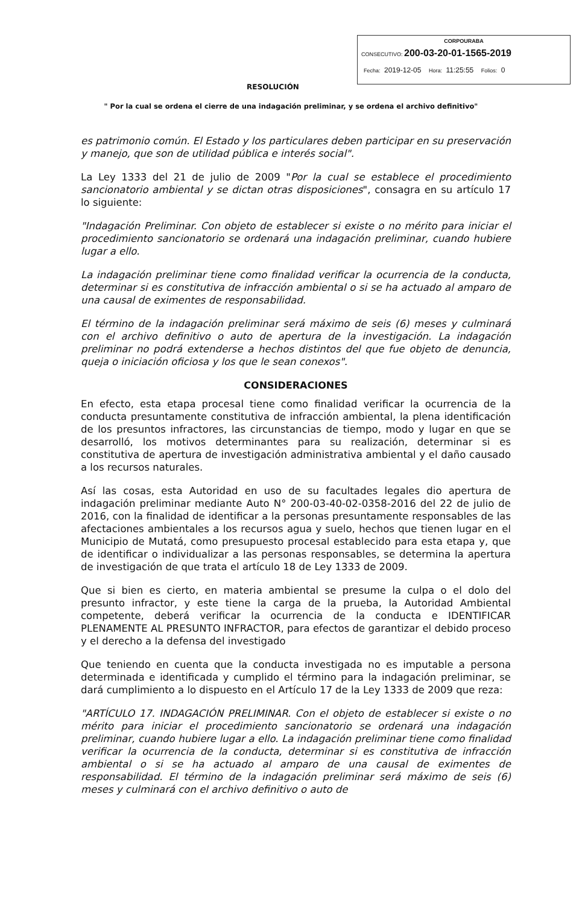CORPOURABA
CONSECUTIVO: 200-03-20-01-1565-2019
Fecha: 2019-12-05 Hora: 11:25:55 Folios: 0
RESOLUCIÓN
" Por la cual se ordena el cierre de una indagación preliminar, y se ordena el archivo definitivo"
es patrimonio común. El Estado y los particulares deben participar en su preservación y manejo, que son de utilidad pública e interés social".
La Ley 1333 del 21 de julio de 2009 "Por la cual se establece el procedimiento sancionatorio ambiental y se dictan otras disposiciones", consagra en su artículo 17 lo siguiente:
"Indagación Preliminar. Con objeto de establecer si existe o no mérito para iniciar el procedimiento sancionatorio se ordenará una indagación preliminar, cuando hubiere lugar a ello.
La indagación preliminar tiene como finalidad verificar la ocurrencia de la conducta, determinar si es constitutiva de infracción ambiental o si se ha actuado al amparo de una causal de eximentes de responsabilidad.
El término de la indagación preliminar será máximo de seis (6) meses y culminará con el archivo definitivo o auto de apertura de la investigación. La indagación preliminar no podrá extenderse a hechos distintos del que fue objeto de denuncia, queja o iniciación oficiosa y los que le sean conexos".
CONSIDERACIONES
En efecto, esta etapa procesal tiene como finalidad verificar la ocurrencia de la conducta presuntamente constitutiva de infracción ambiental, la plena identificación de los presuntos infractores, las circunstancias de tiempo, modo y lugar en que se desarrolló, los motivos determinantes para su realización, determinar si es constitutiva de apertura de investigación administrativa ambiental y el daño causado a los recursos naturales.
Así las cosas, esta Autoridad en uso de su facultades legales dio apertura de indagación preliminar mediante Auto N° 200-03-40-02-0358-2016 del 22 de julio de 2016, con la finalidad de identificar a la personas presuntamente responsables de las afectaciones ambientales a los recursos agua y suelo, hechos que tienen lugar en el Municipio de Mutatá, como presupuesto procesal establecido para esta etapa y, que de identificar o individualizar a las personas responsables, se determina la apertura de investigación de que trata el artículo 18 de Ley 1333 de 2009.
Que si bien es cierto, en materia ambiental se presume la culpa o el dolo del presunto infractor, y este tiene la carga de la prueba, la Autoridad Ambiental competente, deberá verificar la ocurrencia de la conducta e IDENTIFICAR PLENAMENTE AL PRESUNTO INFRACTOR, para efectos de garantizar el debido proceso y el derecho a la defensa del investigado
Que teniendo en cuenta que la conducta investigada no es imputable a persona determinada e identificada y cumplido el término para la indagación preliminar, se dará cumplimiento a lo dispuesto en el Artículo 17 de la Ley 1333 de 2009 que reza:
"ARTÍCULO 17. INDAGACIÓN PRELIMINAR. Con el objeto de establecer si existe o no mérito para iniciar el procedimiento sancionatorio se ordenará una indagación preliminar, cuando hubiere lugar a ello. La indagación preliminar tiene como finalidad verificar la ocurrencia de la conducta, determinar si es constitutiva de infracción ambiental o si se ha actuado al amparo de una causal de eximentes de responsabilidad. El término de la indagación preliminar será máximo de seis (6) meses y culminará con el archivo definitivo o auto de